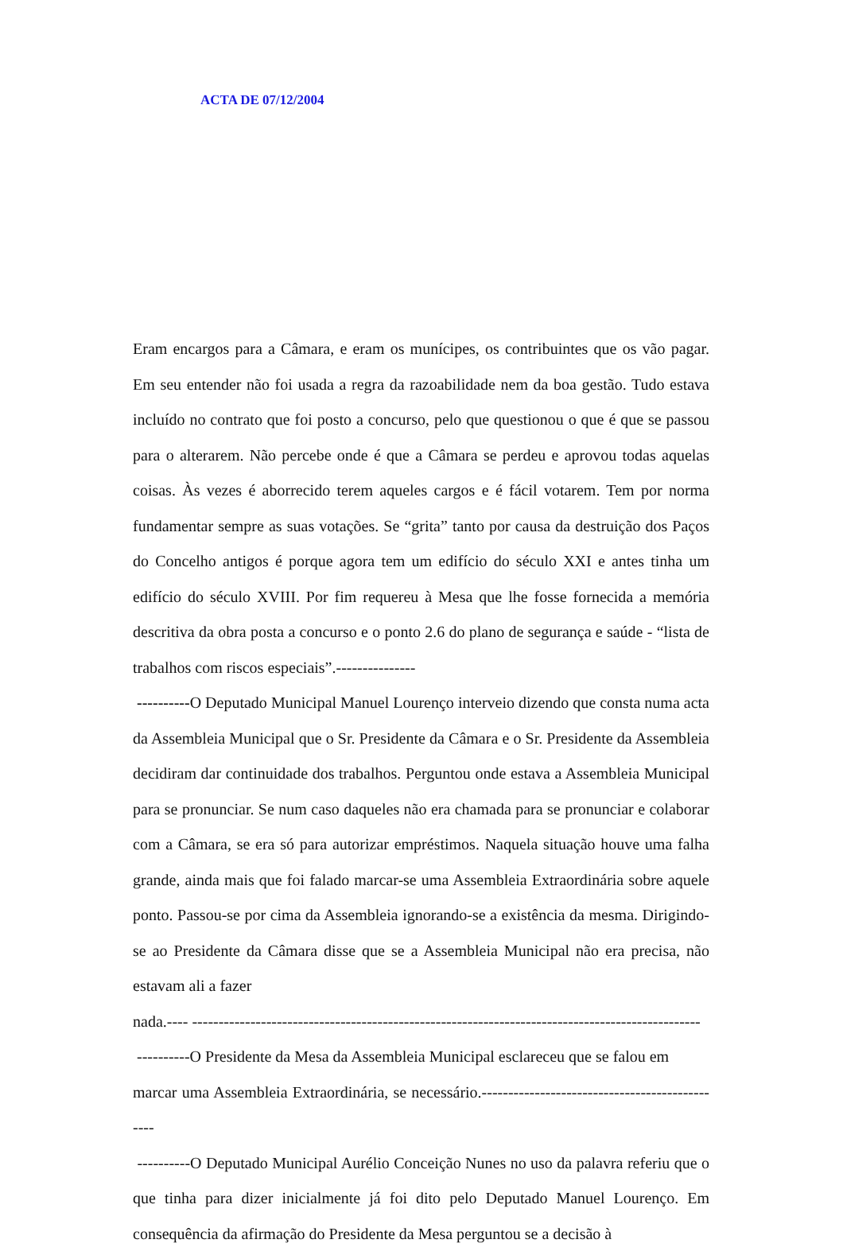ACTA DE 07/12/2004
Eram encargos para a Câmara, e eram os munícipes, os contribuintes que os vão pagar. Em seu entender não foi usada a regra da razoabilidade nem da boa gestão. Tudo estava incluído no contrato que foi posto a concurso, pelo que questionou o que é que se passou para o alterarem. Não percebe onde é que a Câmara se perdeu e aprovou todas aquelas coisas. Às vezes é aborrecido terem aqueles cargos e é fácil votarem. Tem por norma fundamentar sempre as suas votações. Se “grita” tanto por causa da destruição dos Paços do Concelho antigos é porque agora tem um edifício do século XXI e antes tinha um edifício do século XVIII. Por fim requereu à Mesa que lhe fosse fornecida a memória descritiva da obra posta a concurso e o ponto 2.6 do plano de segurança e saúde - “lista de trabalhos com riscos especiais”.---------------
----------O Deputado Municipal Manuel Lourenço interveio dizendo que consta numa acta da Assembleia Municipal que o Sr. Presidente da Câmara e o Sr. Presidente da Assembleia decidiram dar continuidade dos trabalhos. Perguntou onde estava a Assembleia Municipal para se pronunciar. Se num caso daqueles não era chamada para se pronunciar e colaborar com a Câmara, se era só para autorizar empréstimos. Naquela situação houve uma falha grande, ainda mais que foi falado marcar-se uma Assembleia Extraordinária sobre aquele ponto. Passou-se por cima da Assembleia ignorando-se a existência da mesma. Dirigindo-se ao Presidente da Câmara disse que se a Assembleia Municipal não era precisa, não estavam ali a fazer
nada.---- ------------------------------------------------------------------------------------------------
----------O Presidente da Mesa da Assembleia Municipal esclareceu que se falou em
marcar uma Assembleia Extraordinária, se necessário.-----------------------------------------------
----------O Deputado Municipal Aurélio Conceição Nunes no uso da palavra referiu que o que tinha para dizer inicialmente já foi dito pelo Deputado Manuel Lourenço. Em consequência da afirmação do Presidente da Mesa perguntou se a decisão à